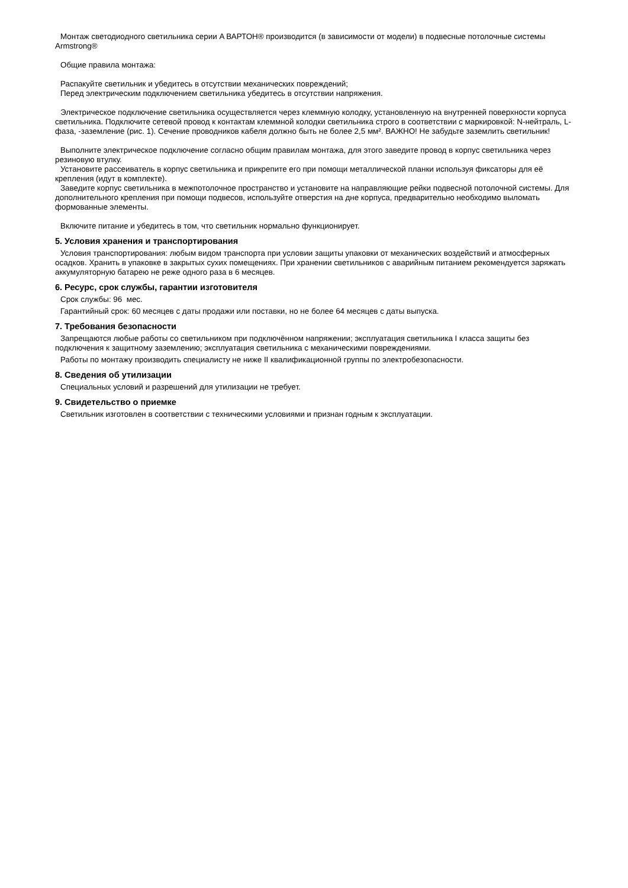Монтаж светодиодного светильника серии A ВАРТОН® производится (в зависимости от модели) в подвесные потолочные системы Armstrong®
Общие правила монтажа:
Распакуйте светильник и убедитесь в отсутствии механических повреждений;
Перед электрическим подключением светильника убедитесь в отсутствии напряжения.
Электрическое подключение светильника осуществляется через клеммную колодку, установленную на внутренней поверхности корпуса светильника. Подключите сетевой провод к контактам клеммной колодки светильника строго в соответствии с маркировкой: N-нейтраль, L-фаза, -заземление (рис. 1). Сечение проводников кабеля должно быть не более 2,5 мм². ВАЖНО! Не забудьте заземлить светильник!
Выполните электрическое подключение согласно общим правилам монтажа, для этого заведите провод в корпус светильника через резиновую втулку.
Установите рассеиватель в корпус светильника и прикрепите его при помощи металлической планки используя фиксаторы для её крепления (идут в комплекте).
Заведите корпус светильника в межпотолочное пространство и установите на направляющие рейки подвесной потолочной системы. Для дополнительного крепления при помощи подвесов, используйте отверстия на дне корпуса, предварительно необходимо выломать формованные элементы.
Включите питание и убедитесь в том, что светильник нормально функционирует.
5. Условия хранения и транспортирования
Условия транспортирования: любым видом транспорта при условии защиты упаковки от механических воздействий и атмосферных осадков. Хранить в упаковке в закрытых сухих помещениях. При хранении светильников с аварийным питанием рекомендуется заряжать аккумуляторную батарею не реже одного раза в 6 месяцев.
6. Ресурс, срок службы, гарантии изготовителя
Срок службы: 96 мес.
Гарантийный срок: 60 месяцев с даты продажи или поставки, но не более 64 месяцев с даты выпуска.
7. Требования безопасности
Запрещаются любые работы со светильником при подключённом напряжении; эксплуатация светильника I класса защиты без подключения к защитному заземлению; эксплуатация светильника с механическими повреждениями.
Работы по монтажу производить специалисту не ниже II квалификационной группы по электробезопасности.
8. Сведения об утилизации
Специальных условий и разрешений для утилизации не требует.
9. Свидетельство о приемке
Светильник изготовлен в соответствии с техническими условиями и признан годным к эксплуатации.